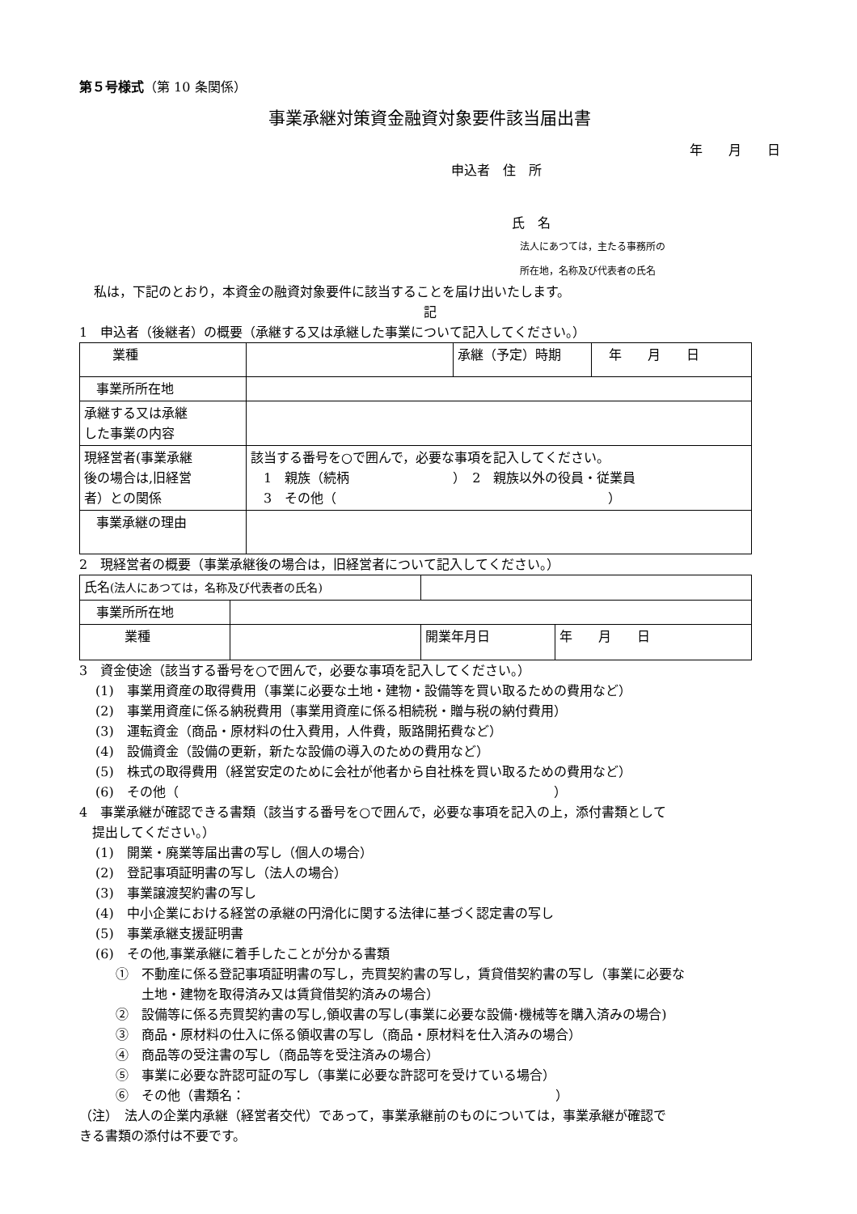第５号様式（第 10 条関係）
事業承継対策資金融資対象要件該当届出書
年　　月　　日
申込者　住　所
氏　名
法人にあつては，主たる事務所の
所在地，名称及び代表者の氏名
私は，下記のとおり，本資金の融資対象要件に該当することを届け出いたします。
記
1　申込者（後継者）の概要（承継する又は承継した事業について記入してください。）
| 業種 | | 承継（予定）時期 | 年 月 日 |
| 事業所所在地 | | | |
| 承継する又は承継 した事業の内容 | | | |
| 現経営者(事業承継 後の場合は,旧経営 者）との関係 | 該当する番号を○で囲んで，必要な事項を記入してください。 1 親族（続柄 ） 2 親族以外の役員・従業員 3 その他（ ） | | |
| 事業承継の理由 | | | |
2　現経営者の概要（事業承継後の場合は，旧経営者について記入してください。）
| 氏名 (法人にあつては，名称及び代表者の氏名) | | | |
| 事業所所在地 | | | |
| 業種 | | 開業年月日 | 年 月 日 |
3　資金使途（該当する番号を○で囲んで，必要な事項を記入してください。）
(1)　事業用資産の取得費用（事業に必要な土地・建物・設備等を買い取るための費用など）
(2)　事業用資産に係る納税費用（事業用資産に係る相続税・贈与税の納付費用）
(3)　運転資金（商品・原材料の仕入費用，人件費，販路開拓費など）
(4)　設備資金（設備の更新，新たな設備の導入のための費用など）
(5)　株式の取得費用（経営安定のために会社が他者から自社株を買い取るための費用など）
(6)　その他（　　　　　　　　　　　　　　　　　　　　　　　　　　　　　）
4　事業承継が確認できる書類（該当する番号を○で囲んで，必要な事項を記入の上，添付書類として
　提出してください。）
(1)　開業・廃業等届出書の写し（個人の場合）
(2)　登記事項証明書の写し（法人の場合）
(3)　事業譲渡契約書の写し
(4)　中小企業における経営の承継の円滑化に関する法律に基づく認定書の写し
(5)　事業承継支援証明書
(6)　その他,事業承継に着手したことが分かる書類
①　不動産に係る登記事項証明書の写し，売買契約書の写し，賃貸借契約書の写し（事業に必要な
　　土地・建物を取得済み又は賃貸借契約済みの場合）
②　設備等に係る売買契約書の写し,領収書の写し(事業に必要な設備･機械等を購入済みの場合)
③　商品・原材料の仕入に係る領収書の写し（商品・原材料を仕入済みの場合）
④　商品等の受注書の写し（商品等を受注済みの場合）
⑤　事業に必要な許認可証の写し（事業に必要な許認可を受けている場合）
⑥　その他（書類名：　　　　　　　　　　　　　　　　　　　　　　　　）
（注）　法人の企業内承継（経営者交代）であって，事業承継前のものについては，事業承継が確認で
きる書類の添付は不要です。